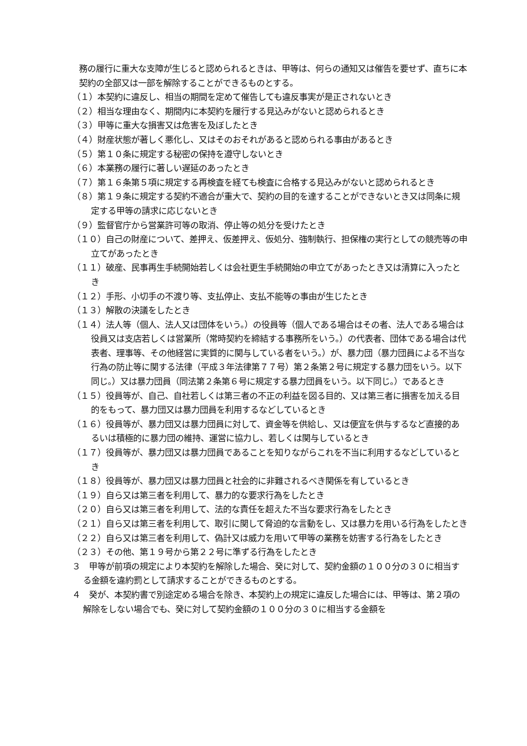務の履行に重大な支障が生じると認められるときは、甲等は、何らの通知又は催告を要せず、直ちに本契約の全部又は一部を解除することができるものとする。
（１）本契約に違反し、相当の期間を定めて催告しても違反事実が是正されないとき
（２）相当な理由なく、期間内に本契約を履行する見込みがないと認められるとき
（３）甲等に重大な損害又は危害を及ぼしたとき
（４）財産状態が著しく悪化し、又はそのおそれがあると認められる事由があるとき
（５）第１０条に規定する秘密の保持を遵守しないとき
（６）本業務の履行に著しい遅延のあったとき
（７）第１６条第５項に規定する再検査を経ても検査に合格する見込みがないと認められるとき
（８）第１９条に規定する契約不適合が重大で、契約の目的を達することができないとき又は同条に規定する甲等の請求に応じないとき
（９）監督官庁から営業許可等の取消、停止等の処分を受けたとき
（１０）自己の財産について、差押え、仮差押え、仮処分、強制執行、担保権の実行としての競売等の申立てがあったとき
（１１）破産、民事再生手続開始若しくは会社更生手続開始の申立てがあったとき又は清算に入ったとき
（１２）手形、小切手の不渡り等、支払停止、支払不能等の事由が生じたとき
（１３）解散の決議をしたとき
（１４）法人等（個人、法人又は団体をいう。）の役員等（個人である場合はその者、法人である場合は役員又は支店若しくは営業所（常時契約を締結する事務所をいう。）の代表者、団体である場合は代表者、理事等、その他経営に実質的に関与している者をいう。）が、暴力団（暴力団員による不当な行為の防止等に関する法律（平成３年法律第７７号）第２条第２号に規定する暴力団をいう。以下同じ。）又は暴力団員（同法第２条第６号に規定する暴力団員をいう。以下同じ。）であるとき
（１５）役員等が、自己、自社若しくは第三者の不正の利益を図る目的、又は第三者に損害を加える目的をもって、暴力団又は暴力団員を利用するなどしているとき
（１６）役員等が、暴力団又は暴力団員に対して、資金等を供給し、又は便宜を供与するなど直接的あるいは積極的に暴力団の維持、運営に協力し、若しくは関与しているとき
（１７）役員等が、暴力団又は暴力団員であることを知りながらこれを不当に利用するなどしているとき
（１８）役員等が、暴力団又は暴力団員と社会的に非難されるべき関係を有しているとき
（１９）自ら又は第三者を利用して、暴力的な要求行為をしたとき
（２０）自ら又は第三者を利用して、法的な責任を超えた不当な要求行為をしたとき
（２１）自ら又は第三者を利用して、取引に関して脅迫的な言動をし、又は暴力を用いる行為をしたとき
（２２）自ら又は第三者を利用して、偽計又は威力を用いて甲等の業務を妨害する行為をしたとき
（２３）その他、第１９号から第２２号に準ずる行為をしたとき
３　甲等が前項の規定により本契約を解除した場合、癸に対して、契約金額の１００分の３０に相当する金額を違約罰として請求することができるものとする。
４　癸が、本契約書で別途定める場合を除き、本契約上の規定に違反した場合には、甲等は、第２項の解除をしない場合でも、癸に対して契約金額の１００分の３０に相当する金額を